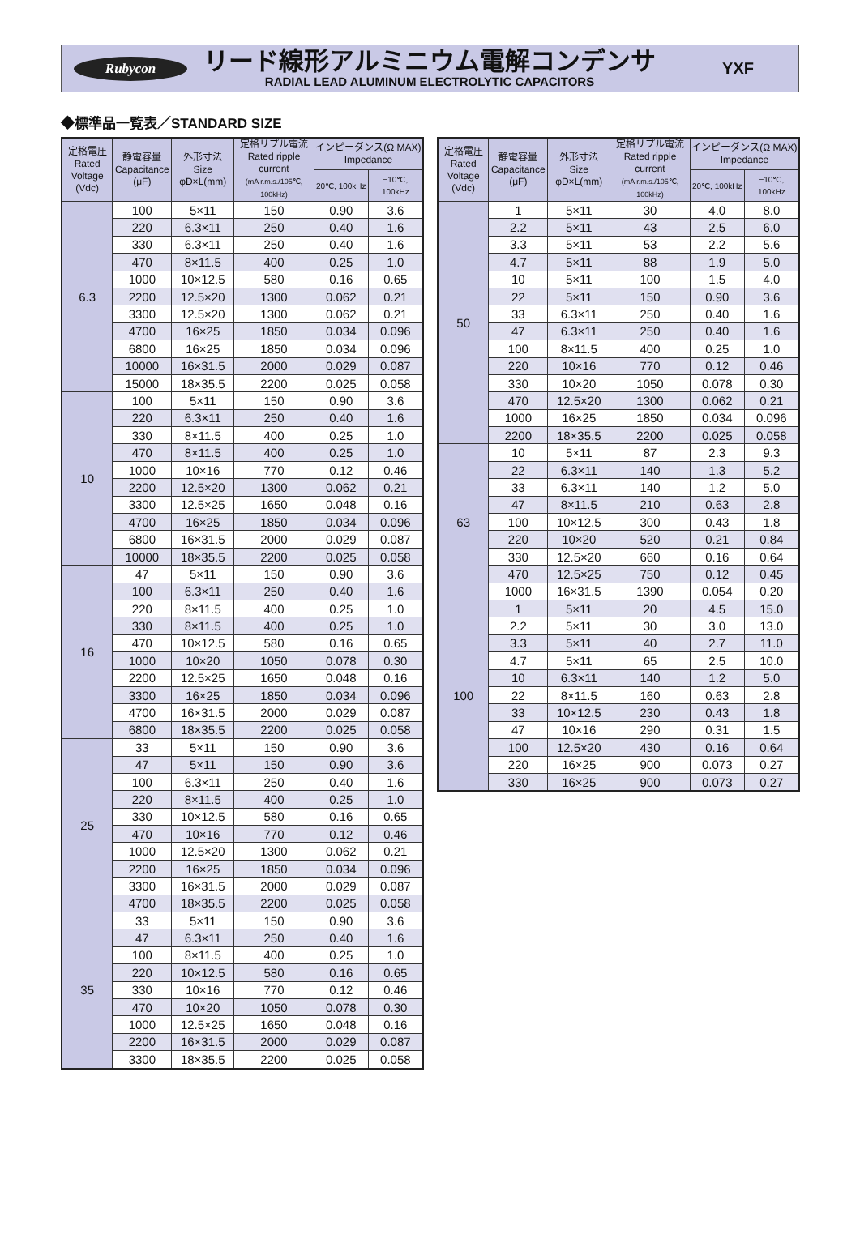Rubycon
リード線形アルミニウム電解コンデンサ
RADIAL LEAD ALUMINUM ELECTROLYTIC CAPACITORS
YXF
◆標準品一覧表／STANDARD SIZE
| 定格電圧 Rated Voltage (Vdc) | 静電容量 Capacitance (μF) | 外形寸法 Size φD×L(mm) | 定格リプル電流 Rated ripple current (mA r.m.s./105℃, 100kHz) | インピーダンス(Ω MAX) Impedance | |
| --- | --- | --- | --- | --- | --- |
| | | | | 20℃, 100kHz | −10℃, 100kHz |
| 6.3 | 100 | 5×11 | 150 | 0.90 | 3.6 |
| | 220 | 6.3×11 | 250 | 0.40 | 1.6 |
| | 330 | 6.3×11 | 250 | 0.40 | 1.6 |
| | 470 | 8×11.5 | 400 | 0.25 | 1.0 |
| | 1000 | 10×12.5 | 580 | 0.16 | 0.65 |
| | 2200 | 12.5×20 | 1300 | 0.062 | 0.21 |
| | 3300 | 12.5×20 | 1300 | 0.062 | 0.21 |
| | 4700 | 16×25 | 1850 | 0.034 | 0.096 |
| | 6800 | 16×25 | 1850 | 0.034 | 0.096 |
| | 10000 | 16×31.5 | 2000 | 0.029 | 0.087 |
| | 15000 | 18×35.5 | 2200 | 0.025 | 0.058 |
| 10 | 100 | 5×11 | 150 | 0.90 | 3.6 |
| | 220 | 6.3×11 | 250 | 0.40 | 1.6 |
| | 330 | 8×11.5 | 400 | 0.25 | 1.0 |
| | 470 | 8×11.5 | 400 | 0.25 | 1.0 |
| | 1000 | 10×16 | 770 | 0.12 | 0.46 |
| | 2200 | 12.5×20 | 1300 | 0.062 | 0.21 |
| | 3300 | 12.5×25 | 1650 | 0.048 | 0.16 |
| | 4700 | 16×25 | 1850 | 0.034 | 0.096 |
| | 6800 | 16×31.5 | 2000 | 0.029 | 0.087 |
| | 10000 | 18×35.5 | 2200 | 0.025 | 0.058 |
| 16 | 47 | 5×11 | 150 | 0.90 | 3.6 |
| | 100 | 6.3×11 | 250 | 0.40 | 1.6 |
| | 220 | 8×11.5 | 400 | 0.25 | 1.0 |
| | 330 | 8×11.5 | 400 | 0.25 | 1.0 |
| | 470 | 10×12.5 | 580 | 0.16 | 0.65 |
| | 1000 | 10×20 | 1050 | 0.078 | 0.30 |
| | 2200 | 12.5×25 | 1650 | 0.048 | 0.16 |
| | 3300 | 16×25 | 1850 | 0.034 | 0.096 |
| | 4700 | 16×31.5 | 2000 | 0.029 | 0.087 |
| | 6800 | 18×35.5 | 2200 | 0.025 | 0.058 |
| 25 | 33 | 5×11 | 150 | 0.90 | 3.6 |
| | 47 | 5×11 | 150 | 0.90 | 3.6 |
| | 100 | 6.3×11 | 250 | 0.40 | 1.6 |
| | 220 | 8×11.5 | 400 | 0.25 | 1.0 |
| | 330 | 10×12.5 | 580 | 0.16 | 0.65 |
| | 470 | 10×16 | 770 | 0.12 | 0.46 |
| | 1000 | 12.5×20 | 1300 | 0.062 | 0.21 |
| | 2200 | 16×25 | 1850 | 0.034 | 0.096 |
| | 3300 | 16×31.5 | 2000 | 0.029 | 0.087 |
| | 4700 | 18×35.5 | 2200 | 0.025 | 0.058 |
| 35 | 33 | 5×11 | 150 | 0.90 | 3.6 |
| | 47 | 6.3×11 | 250 | 0.40 | 1.6 |
| | 100 | 8×11.5 | 400 | 0.25 | 1.0 |
| | 220 | 10×12.5 | 580 | 0.16 | 0.65 |
| | 330 | 10×16 | 770 | 0.12 | 0.46 |
| | 470 | 10×20 | 1050 | 0.078 | 0.30 |
| | 1000 | 12.5×25 | 1650 | 0.048 | 0.16 |
| | 2200 | 16×31.5 | 2000 | 0.029 | 0.087 |
| | 3300 | 18×35.5 | 2200 | 0.025 | 0.058 |
| 定格電圧 Rated Voltage (Vdc) | 静電容量 Capacitance (μF) | 外形寸法 Size φD×L(mm) | 定格リプル電流 Rated ripple current (mA r.m.s./105℃, 100kHz) | インピーダンス(Ω MAX) Impedance | |
| --- | --- | --- | --- | --- | --- |
| | | | | 20℃, 100kHz | −10℃, 100kHz |
| 50 | 1 | 5×11 | 30 | 4.0 | 8.0 |
| | 2.2 | 5×11 | 43 | 2.5 | 6.0 |
| | 3.3 | 5×11 | 53 | 2.2 | 5.6 |
| | 4.7 | 5×11 | 88 | 1.9 | 5.0 |
| | 10 | 5×11 | 100 | 1.5 | 4.0 |
| | 22 | 5×11 | 150 | 0.90 | 3.6 |
| | 33 | 6.3×11 | 250 | 0.40 | 1.6 |
| | 47 | 6.3×11 | 250 | 0.40 | 1.6 |
| | 100 | 8×11.5 | 400 | 0.25 | 1.0 |
| | 220 | 10×16 | 770 | 0.12 | 0.46 |
| | 330 | 10×20 | 1050 | 0.078 | 0.30 |
| | 470 | 12.5×20 | 1300 | 0.062 | 0.21 |
| | 1000 | 16×25 | 1850 | 0.034 | 0.096 |
| | 2200 | 18×35.5 | 2200 | 0.025 | 0.058 |
| 63 | 10 | 5×11 | 87 | 2.3 | 9.3 |
| | 22 | 6.3×11 | 140 | 1.3 | 5.2 |
| | 33 | 6.3×11 | 140 | 1.2 | 5.0 |
| | 47 | 8×11.5 | 210 | 0.63 | 2.8 |
| | 100 | 10×12.5 | 300 | 0.43 | 1.8 |
| | 220 | 10×20 | 520 | 0.21 | 0.84 |
| | 330 | 12.5×20 | 660 | 0.16 | 0.64 |
| | 470 | 12.5×25 | 750 | 0.12 | 0.45 |
| | 1000 | 16×31.5 | 1390 | 0.054 | 0.20 |
| 100 | 1 | 5×11 | 20 | 4.5 | 15.0 |
| | 2.2 | 5×11 | 30 | 3.0 | 13.0 |
| | 3.3 | 5×11 | 40 | 2.7 | 11.0 |
| | 4.7 | 5×11 | 65 | 2.5 | 10.0 |
| | 10 | 6.3×11 | 140 | 1.2 | 5.0 |
| | 22 | 8×11.5 | 160 | 0.63 | 2.8 |
| | 33 | 10×12.5 | 230 | 0.43 | 1.8 |
| | 47 | 10×16 | 290 | 0.31 | 1.5 |
| | 100 | 12.5×20 | 430 | 0.16 | 0.64 |
| | 220 | 16×25 | 900 | 0.073 | 0.27 |
| | 330 | 16×25 | 900 | 0.073 | 0.27 |